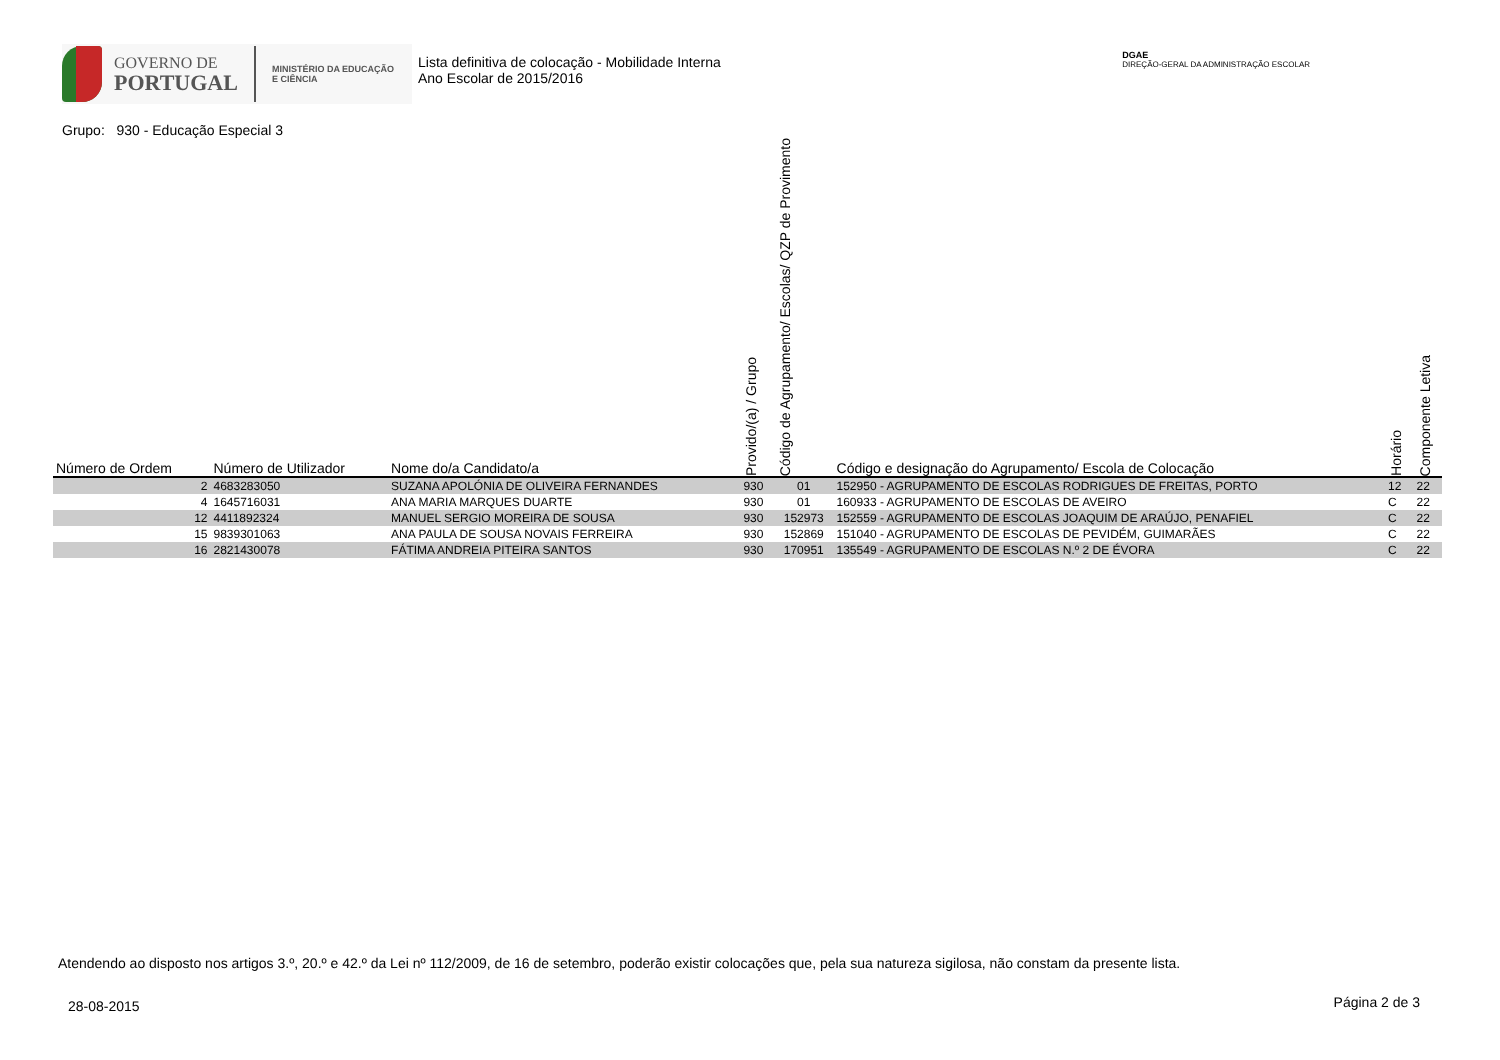GOVERNO DE
PORTUGAL
MINISTÉRIO DA EDUCAÇÃO
E CIÊNCIA
Lista definitiva de colocação - Mobilidade Interna
Ano Escolar de 2015/2016
DGAE
DIREÇÃO-GERAL DA ADMINISTRAÇÃO ESCOLAR
Grupo: 930 - Educação Especial 3
| Número de Ordem | Número de Utilizador | Nome do/a Candidato/a | Provido/(a) / Grupo | Código de Agrupamento/ Escolas/ QZP de Provimento | Código e designação do Agrupamento/ Escola de Colocação | Horário | Componente Letiva |
| --- | --- | --- | --- | --- | --- | --- | --- |
| 2 | 4683283050 | SUZANA APOLÓNIA DE OLIVEIRA FERNANDES | 930 | 01 | 152950 - AGRUPAMENTO DE ESCOLAS RODRIGUES DE FREITAS, PORTO | 12 | 22 |
| 4 | 1645716031 | ANA MARIA MARQUES DUARTE | 930 | 01 | 160933 - AGRUPAMENTO DE ESCOLAS DE AVEIRO | C | 22 |
| 12 | 4411892324 | MANUEL SERGIO MOREIRA DE SOUSA | 930 | 152973 | 152559 - AGRUPAMENTO DE ESCOLAS JOAQUIM DE ARAÚJO, PENAFIEL | C | 22 |
| 15 | 9839301063 | ANA PAULA DE SOUSA NOVAIS FERREIRA | 930 | 152869 | 151040 - AGRUPAMENTO DE ESCOLAS DE PEVIDÉM, GUIMARÃES | C | 22 |
| 16 | 2821430078 | FÁTIMA ANDREIA PITEIRA SANTOS | 930 | 170951 | 135549 - AGRUPAMENTO DE ESCOLAS N.º 2 DE ÉVORA | C | 22 |
Atendendo ao disposto nos artigos 3.º, 20.º e 42.º da Lei nº 112/2009, de 16 de setembro, poderão existir colocações que, pela sua natureza sigilosa, não constam da presente lista.
28-08-2015 Página 2 de 3